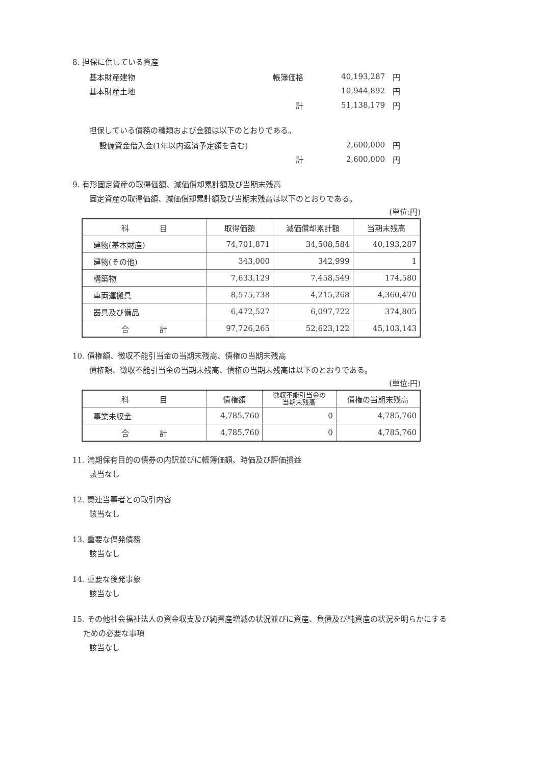8. 担保に供している資産
| 基本財産建物 | 帳簿価格 | 40,193,287 | 円 |
| 基本財産土地 | | 10,944,892 | 円 |
| | 計 | 51,138,179 | 円 |
担保している債務の種類および金額は以下のとおりである。
| 設備資金借入金(1年以内返済予定額を含む) | | 2,600,000 | 円 |
| | 計 | 2,600,000 | 円 |
9. 有形固定資産の取得価額、減価償却累計額及び当期末残高
固定資産の取得価額、減価償却累計額及び当期末残高は以下のとおりである。
(単位:円)
| 科 目 | 取得価額 | 減価償却累計額 | 当期末残高 |
| --- | --- | --- | --- |
| 建物(基本財産) | 74,701,871 | 34,508,584 | 40,193,287 |
| 建物(その他) | 343,000 | 342,999 | 1 |
| 構築物 | 7,633,129 | 7,458,549 | 174,580 |
| 車両運搬具 | 8,575,738 | 4,215,268 | 4,360,470 |
| 器具及び備品 | 6,472,527 | 6,097,722 | 374,805 |
| 合 計 | 97,726,265 | 52,623,122 | 45,103,143 |
10. 債権額、徴収不能引当金の当期末残高、債権の当期末残高
債権額、徴収不能引当金の当期末残高、債権の当期末残高は以下のとおりである。
(単位:円)
| 科 目 | 債権額 | 徴収不能引当金の 当期末残高 | 債権の当期末残高 |
| --- | --- | --- | --- |
| 事業未収金 | 4,785,760 | 0 | 4,785,760 |
| 合 計 | 4,785,760 | 0 | 4,785,760 |
11. 満期保有目的の債券の内訳並びに帳簿価額、時価及び評価損益
該当なし
12. 関連当事者との取引内容
該当なし
13. 重要な偶発債務
該当なし
14. 重要な後発事象
該当なし
15. その他社会福祉法人の資金収支及び純資産増減の状況並びに資産、負債及び純資産の状況を明らかにする
ための必要な事項
該当なし